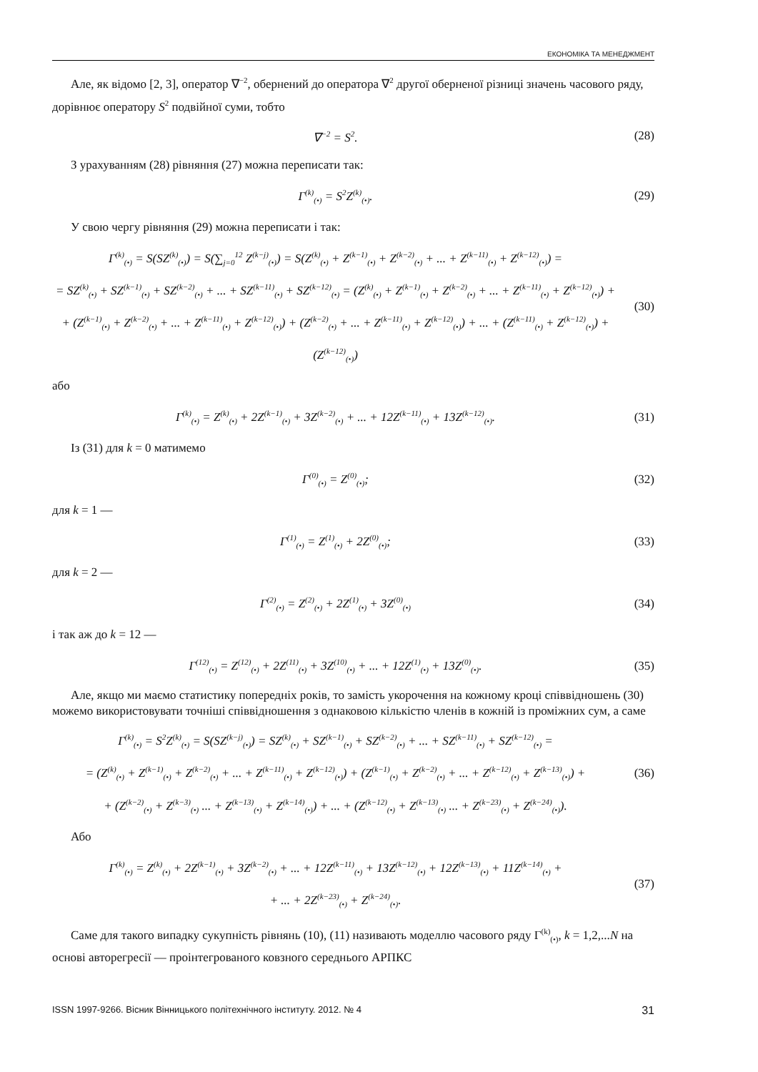ЕКОНОМІКА ТА МЕНЕДЖМЕНТ
Але, як відомо [2, 3], оператор ∇<sup>−2</sup>, обернений до оператора ∇<sup>2</sup> другої оберненої різниці значень часового ряду, дорівнює оператору S<sup>2</sup> подвійної суми, тобто
∇<sup>−2</sup> = S<sup>2</sup>.
(28)
З урахуванням (28) рівняння (27) можна переписати так:
Γ<sup>(k)</sup><sub>(•)</sub> = S<sup>2</sup>Z<sup>(k)</sup><sub>(•)</sub>.
(29)
У свою чергу рівняння (29) можна переписати і так:
Γ<sup>(k)</sup><sub>(•)</sub> = S(SZ<sup>(k)</sup><sub>(•)</sub>) = S(∑<sub>j=0</sub><sup>12</sup> Z<sup>(k−j)</sup><sub>(•)</sub>) = S(Z<sup>(k)</sup><sub>(•)</sub> + Z<sup>(k−1)</sup><sub>(•)</sub> + Z<sup>(k−2)</sup><sub>(•)</sub> + ... + Z<sup>(k−11)</sup><sub>(•)</sub> + Z<sup>(k−12)</sup><sub>(•)</sub>) =
= SZ<sup>(k)</sup><sub>(•)</sub> + SZ<sup>(k−1)</sup><sub>(•)</sub> + SZ<sup>(k−2)</sup><sub>(•)</sub> + ... + SZ<sup>(k−11)</sup><sub>(•)</sub> + SZ<sup>(k−12)</sup><sub>(•)</sub> = (Z<sup>(k)</sup><sub>(•)</sub> + Z<sup>(k−1)</sup><sub>(•)</sub> + Z<sup>(k−2)</sup><sub>(•)</sub> + ... + Z<sup>(k−11)</sup><sub>(•)</sub> + Z<sup>(k−12)</sup><sub>(•)</sub>) +
+ (Z<sup>(k−1)</sup><sub>(•)</sub> + Z<sup>(k−2)</sup><sub>(•)</sub> + ... + Z<sup>(k−11)</sup><sub>(•)</sub> + Z<sup>(k−12)</sup><sub>(•)</sub>) + (Z<sup>(k−2)</sup><sub>(•)</sub> + ... + Z<sup>(k−11)</sup><sub>(•)</sub> + Z<sup>(k−12)</sup><sub>(•)</sub>) + ... + (Z<sup>(k−11)</sup><sub>(•)</sub> + Z<sup>(k−12)</sup><sub>(•)</sub>) + (Z<sup>(k−12)</sup><sub>(•)</sub>)
(30)
або
Γ<sup>(k)</sup><sub>(•)</sub> = Z<sup>(k)</sup><sub>(•)</sub> + 2Z<sup>(k−1)</sup><sub>(•)</sub> + 3Z<sup>(k−2)</sup><sub>(•)</sub> + ... + 12Z<sup>(k−11)</sup><sub>(•)</sub> + 13Z<sup>(k−12)</sup><sub>(•)</sub>.
(31)
Із (31) для k = 0 матимемо
Γ<sup>(0)</sup><sub>(•)</sub> = Z<sup>(0)</sup><sub>(•)</sub>;
(32)
для k = 1 —
Γ<sup>(1)</sup><sub>(•)</sub> = Z<sup>(1)</sup><sub>(•)</sub> + 2Z<sup>(0)</sup><sub>(•)</sub>;
(33)
для k = 2 —
Γ<sup>(2)</sup><sub>(•)</sub> = Z<sup>(2)</sup><sub>(•)</sub> + 2Z<sup>(1)</sup><sub>(•)</sub> + 3Z<sup>(0)</sup><sub>(•)</sub>
(34)
і так аж до k = 12 —
Γ<sup>(12)</sup><sub>(•)</sub> = Z<sup>(12)</sup><sub>(•)</sub> + 2Z<sup>(11)</sup><sub>(•)</sub> + 3Z<sup>(10)</sup><sub>(•)</sub> + ... + 12Z<sup>(1)</sup><sub>(•)</sub> + 13Z<sup>(0)</sup><sub>(•)</sub>.
(35)
Але, якщо ми маємо статистику попередніх років, то замість укорочення на кожному кроці співвідношень (30) можемо використовувати точніші співвідношення з однаковою кількістю членів в кожній із проміжних сум, а саме
Γ<sup>(k)</sup><sub>(•)</sub> = S<sup>2</sup>Z<sup>(k)</sup><sub>(•)</sub> = S(SZ<sup>(k−j)</sup><sub>(•)</sub>) = SZ<sup>(k)</sup><sub>(•)</sub> + SZ<sup>(k−1)</sup><sub>(•)</sub> + SZ<sup>(k−2)</sup><sub>(•)</sub> + ... + SZ<sup>(k−11)</sup><sub>(•)</sub> + SZ<sup>(k−12)</sup><sub>(•)</sub> =
= (Z<sup>(k)</sup><sub>(•)</sub> + Z<sup>(k−1)</sup><sub>(•)</sub> + Z<sup>(k−2)</sup><sub>(•)</sub> + ... + Z<sup>(k−11)</sup><sub>(•)</sub> + Z<sup>(k−12)</sup><sub>(•)</sub>) + (Z<sup>(k−1)</sup><sub>(•)</sub> + Z<sup>(k−2)</sup><sub>(•)</sub> + ... + Z<sup>(k−12)</sup><sub>(•)</sub> + Z<sup>(k−13)</sup><sub>(•)</sub>) +
+ (Z<sup>(k−2)</sup><sub>(•)</sub> + Z<sup>(k−3)</sup><sub>(•)</sub> ... + Z<sup>(k−13)</sup><sub>(•)</sub> + Z<sup>(k−14)</sup><sub>(•)</sub>) + ... + (Z<sup>(k−12)</sup><sub>(•)</sub> + Z<sup>(k−13)</sup><sub>(•)</sub> ... + Z<sup>(k−23)</sup><sub>(•)</sub> + Z<sup>(k−24)</sup><sub>(•)</sub>).
(36)
Або
Γ<sup>(k)</sup><sub>(•)</sub> = Z<sup>(k)</sup><sub>(•)</sub> + 2Z<sup>(k−1)</sup><sub>(•)</sub> + 3Z<sup>(k−2)</sup><sub>(•)</sub> + ... + 12Z<sup>(k−11)</sup><sub>(•)</sub> + 13Z<sup>(k−12)</sup><sub>(•)</sub> + 12Z<sup>(k−13)</sup><sub>(•)</sub> + 11Z<sup>(k−14)</sup><sub>(•)</sub> +
+ ... + 2Z<sup>(k−23)</sup><sub>(•)</sub> + Z<sup>(k−24)</sup><sub>(•)</sub>.
(37)
Саме для такого випадку сукупність рівнянь (10), (11) називають моделлю часового ряду Γ<sup>(k)</sup><sub>(•)</sub>, k = 1,2,...N на основі авторегресії — проінтегрованого ковзного середнього АРПКС
ISSN 1997-9266. Вісник Вінницького політехнічного інституту. 2012. № 4 31